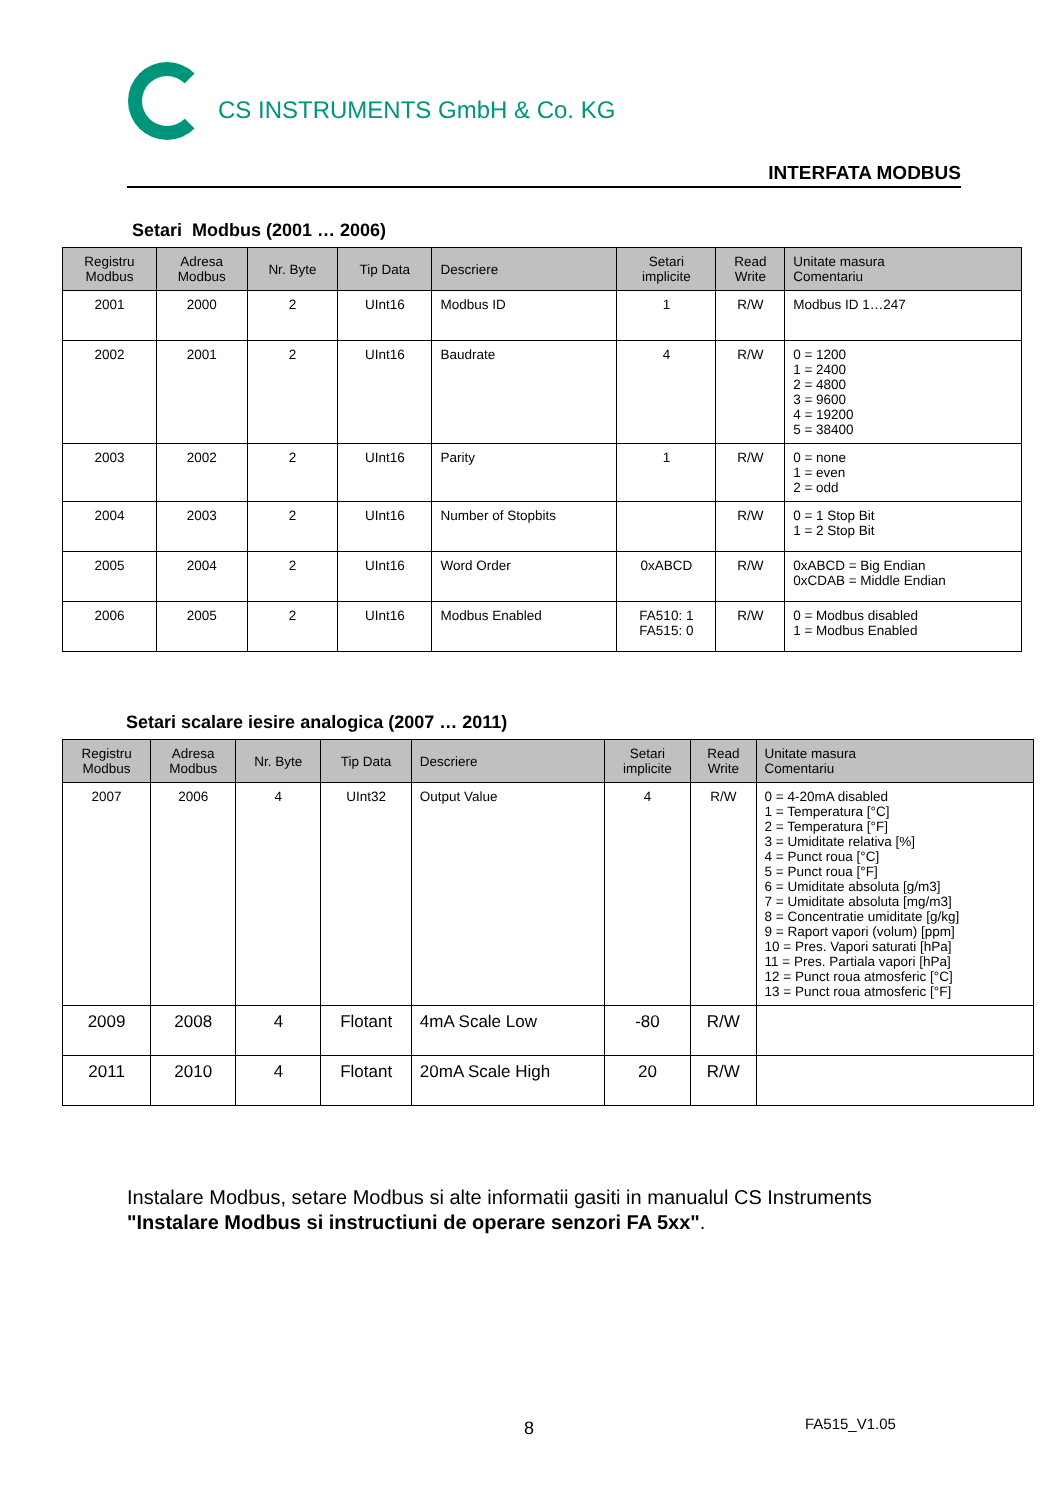CS INSTRUMENTS GmbH & Co. KG
INTERFATA MODBUS
Setari Modbus (2001 … 2006)
| Registru Modbus | Adresa Modbus | Nr. Byte | Tip Data | Descriere | Setari implicite | Read Write | Unitate masura Comentariu |
| --- | --- | --- | --- | --- | --- | --- | --- |
| 2001 | 2000 | 2 | UInt16 | Modbus ID | 1 | R/W | Modbus ID 1…247 |
| 2002 | 2001 | 2 | UInt16 | Baudrate | 4 | R/W | 0 = 1200 1 = 2400 2 = 4800 3 = 9600 4 = 19200 5 = 38400 |
| 2003 | 2002 | 2 | UInt16 | Parity | 1 | R/W | 0 = none 1 = even 2 = odd |
| 2004 | 2003 | 2 | UInt16 | Number of Stopbits | | R/W | 0 = 1 Stop Bit 1 = 2 Stop Bit |
| 2005 | 2004 | 2 | UInt16 | Word Order | 0xABCD | R/W | 0xABCD = Big Endian 0xCDAB = Middle Endian |
| 2006 | 2005 | 2 | UInt16 | Modbus Enabled | FA510: 1 FA515: 0 | R/W | 0 = Modbus disabled 1 = Modbus Enabled |
Setari scalare iesire analogica (2007 … 2011)
| Registru Modbus | Adresa Modbus | Nr. Byte | Tip Data | Descriere | Setari implicite | Read Write | Unitate masura Comentariu |
| --- | --- | --- | --- | --- | --- | --- | --- |
| 2007 | 2006 | 4 | UInt32 | Output Value | 4 | R/W | 0 = 4-20mA disabled 1 = Temperatura [°C] 2 = Temperatura [°F] 3 = Umiditate relativa [%] 4 = Punct roua [°C] 5 = Punct roua [°F] 6 = Umiditate absoluta [g/m3] 7 = Umiditate absoluta [mg/m3] 8 = Concentratie umiditate [g/kg] 9 = Raport vapori (volum) [ppm] 10 = Pres. Vapori saturati [hPa] 11 = Pres. Partiala vapori [hPa] 12 = Punct roua atmosferic [°C] 13 = Punct roua atmosferic [°F] |
| 2009 | 2008 | 4 | Flotant | 4mA Scale Low | -80 | R/W | |
| 2011 | 2010 | 4 | Flotant | 20mA Scale High | 20 | R/W | |
Instalare Modbus, setare Modbus si alte informatii gasiti in manualul CS Instruments
"Instalare Modbus si instructiuni de operare senzori FA 5xx".
8 FA515_V1.05